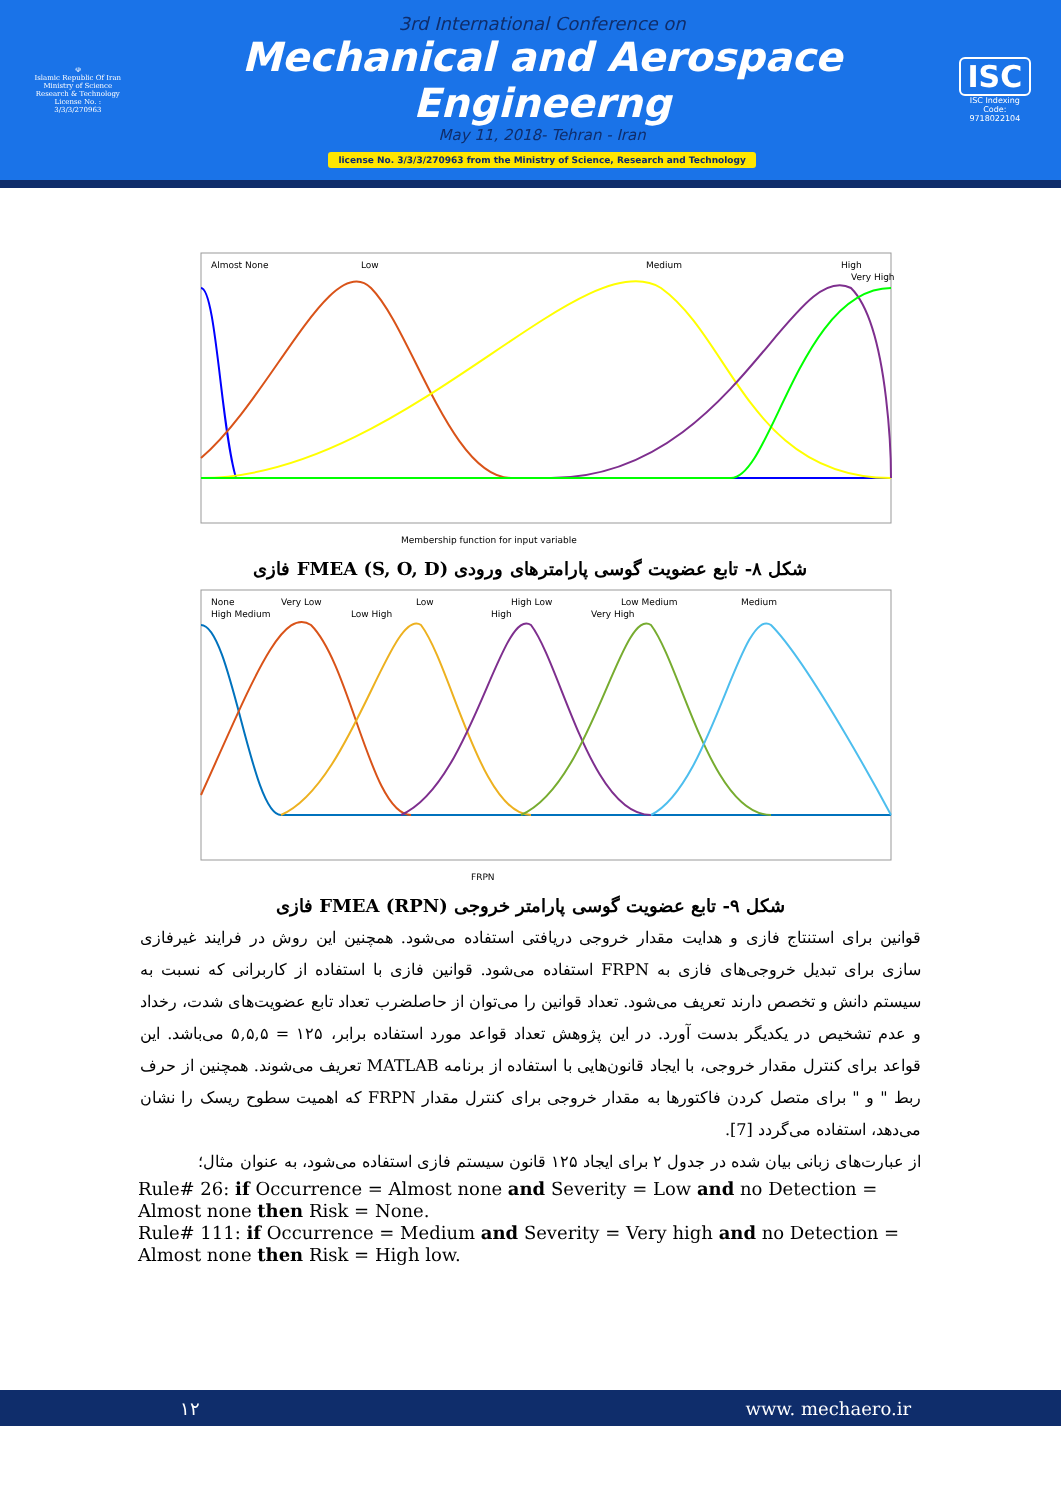☫
Islamic Republic Of Iran
Ministry of Science
Research & Technology
License No. : 3/3/3/270963
3rd International Conference on
Mechanical and Aerospace Engineerng
May 11, 2018- Tehran - Iran
license No. 3/3/3/270963 from the Ministry of Science, Research and Technology
ISC
ISC Indexing Code:
9718022104
Almost None
Low
Medium
High
Very High
Membership function for input variable
شکل ۸- تابع عضویت گوسی پارامترهای ورودی (S, O, D) FMEA فازی
None
Very Low
Low
High Low
Low Medium
Medium
High Medium
Low High
High
Very High
FRPN
شکل ۹- تابع عضویت گوسی پارامتر خروجی (RPN) FMEA فازی
قوانین برای استنتاج فازی و هدایت مقدار خروجی دریافتی استفاده می‌شود. همچنین این روش در فرایند غیرفازی سازی برای تبدیل خروجی‌های فازی به FRPN استفاده می‌شود. قوانین فازی با استفاده از کاربرانی که نسبت به سیستم دانش و تخصص دارند تعریف می‌شود. تعداد قوانین را می‌توان از حاصلضرب تعداد تابع عضویت‌های شدت، رخداد و عدم تشخیص در یکدیگر بدست آورد. در این پژوهش تعداد قواعد مورد استفاده برابر، ۱۲۵ = ۵,۵,۵ می‌باشد. این قواعد برای کنترل مقدار خروجی، با ایجاد قانون‌هایی با استفاده از برنامه MATLAB تعریف می‌شوند. همچنین از حرف ربط " و " برای متصل کردن فاکتورها به مقدار خروجی برای کنترل مقدار FRPN که اهمیت سطوح ریسک را نشان می‌دهد، استفاده می‌گردد [7].
از عبارت‌های زبانی بیان شده در جدول ۲ برای ایجاد ۱۲۵ قانون سیستم فازی استفاده می‌شود، به عنوان مثال؛
Rule# 26: if Occurrence = Almost none and Severity = Low and no Detection = Almost none then Risk = None.
Rule# 111: if Occurrence = Medium and Severity = Very high and no Detection = Almost none then Risk = High low.
۱۲ www. mechaero.ir